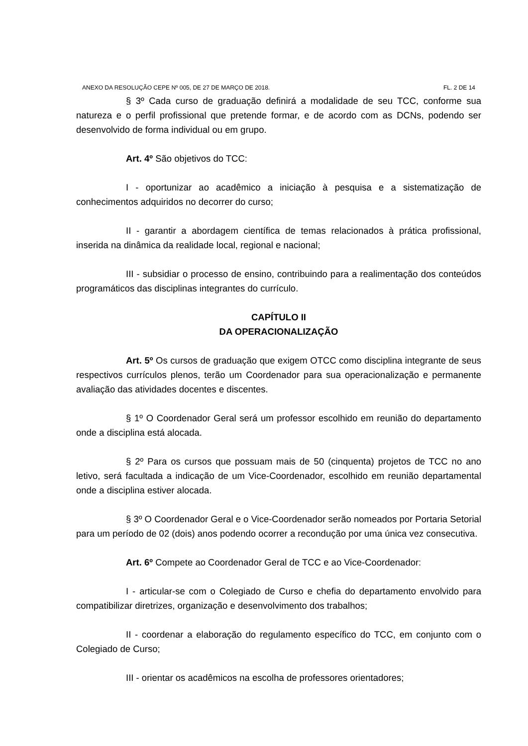ANEXO DA RESOLUÇÃO CEPE Nº 005, DE 27 DE MARÇO DE 2018. FL. 2 DE 14
§ 3º Cada curso de graduação definirá a modalidade de seu TCC, conforme sua natureza e o perfil profissional que pretende formar, e de acordo com as DCNs, podendo ser desenvolvido de forma individual ou em grupo.
Art. 4º São objetivos do TCC:
I - oportunizar ao acadêmico a iniciação à pesquisa e a sistematização de conhecimentos adquiridos no decorrer do curso;
II - garantir a abordagem científica de temas relacionados à prática profissional, inserida na dinâmica da realidade local, regional e nacional;
III - subsidiar o processo de ensino, contribuindo para a realimentação dos conteúdos programáticos das disciplinas integrantes do currículo.
CAPÍTULO II
DA OPERACIONALIZAÇÃO
Art. 5º Os cursos de graduação que exigem OTCC como disciplina integrante de seus respectivos currículos plenos, terão um Coordenador para sua operacionalização e permanente avaliação das atividades docentes e discentes.
§ 1º O Coordenador Geral será um professor escolhido em reunião do departamento onde a disciplina está alocada.
§ 2º Para os cursos que possuam mais de 50 (cinquenta) projetos de TCC no ano letivo, será facultada a indicação de um Vice-Coordenador, escolhido em reunião departamental onde a disciplina estiver alocada.
§ 3º O Coordenador Geral e o Vice-Coordenador serão nomeados por Portaria Setorial para um período de 02 (dois) anos podendo ocorrer a recondução por uma única vez consecutiva.
Art. 6º Compete ao Coordenador Geral de TCC e ao Vice-Coordenador:
I - articular-se com o Colegiado de Curso e chefia do departamento envolvido para compatibilizar diretrizes, organização e desenvolvimento dos trabalhos;
II - coordenar a elaboração do regulamento específico do TCC, em conjunto com o Colegiado de Curso;
III - orientar os acadêmicos na escolha de professores orientadores;